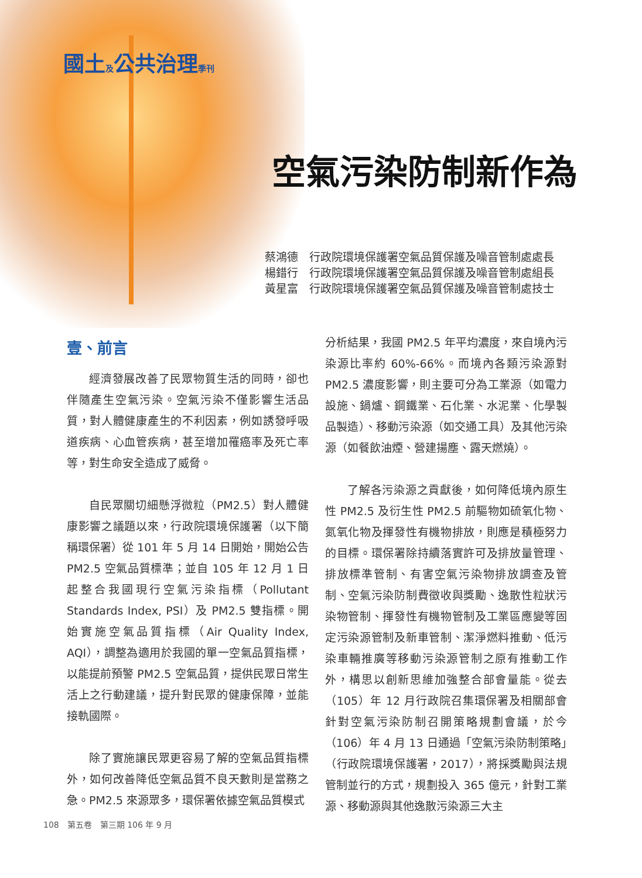國土及公共治理季刊
空氣污染防制新作為
蔡鴻德　行政院環境保護署空氣品質保護及噪音管制處處長
楊錯行　行政院環境保護署空氣品質保護及噪音管制處組長
黃星富　行政院環境保護署空氣品質保護及噪音管制處技士
壹、前言
經濟發展改善了民眾物質生活的同時，卻也伴隨產生空氣污染。空氣污染不僅影響生活品質，對人體健康產生的不利因素，例如誘發呼吸道疾病、心血管疾病，甚至增加罹癌率及死亡率等，對生命安全造成了威脅。
自民眾關切細懸浮微粒（PM2.5）對人體健康影響之議題以來，行政院環境保護署（以下簡稱環保署）從 101 年 5 月 14 日開始，開始公告 PM2.5 空氣品質標準；並自 105 年 12 月 1 日起整合我國現行空氣污染指標（Pollutant Standards Index, PSI）及 PM2.5 雙指標。開始實施空氣品質指標（Air Quality Index, AQI），調整為適用於我國的單一空氣品質指標，以能提前預警 PM2.5 空氣品質，提供民眾日常生活上之行動建議，提升對民眾的健康保障，並能接軌國際。
除了實施讓民眾更容易了解的空氣品質指標外，如何改善降低空氣品質不良天數則是當務之急。PM2.5 來源眾多，環保署依據空氣品質模式
分析結果，我國 PM2.5 年平均濃度，來自境內污染源比率約 60%-66%。而境內各類污染源對 PM2.5 濃度影響，則主要可分為工業源（如電力設施、鍋爐、鋼鐵業、石化業、水泥業、化學製品製造）、移動污染源（如交通工具）及其他污染源（如餐飲油煙、營建揚塵、露天燃燒）。
了解各污染源之貢獻後，如何降低境內原生性 PM2.5 及衍生性 PM2.5 前驅物如硫氧化物、氮氧化物及揮發性有機物排放，則應是積極努力的目標。環保署除持續落實許可及排放量管理、排放標準管制、有害空氣污染物排放調查及管制、空氣污染防制費徵收與獎勵、逸散性粒狀污染物管制、揮發性有機物管制及工業區應變等固定污染源管制及新車管制、潔淨燃料推動、低污染車輛推廣等移動污染源管制之原有推動工作外，構思以創新思維加強整合部會量能。從去（105）年 12 月行政院召集環保署及相關部會針對空氣污染防制召開策略規劃會議，於今（106）年 4 月 13 日通過「空氣污染防制策略」（行政院環境保護署，2017），將採獎勵與法規管制並行的方式，規劃投入 365 億元，針對工業源、移動源與其他逸散污染源三大主
108　第五卷　第三期 106 年 9 月